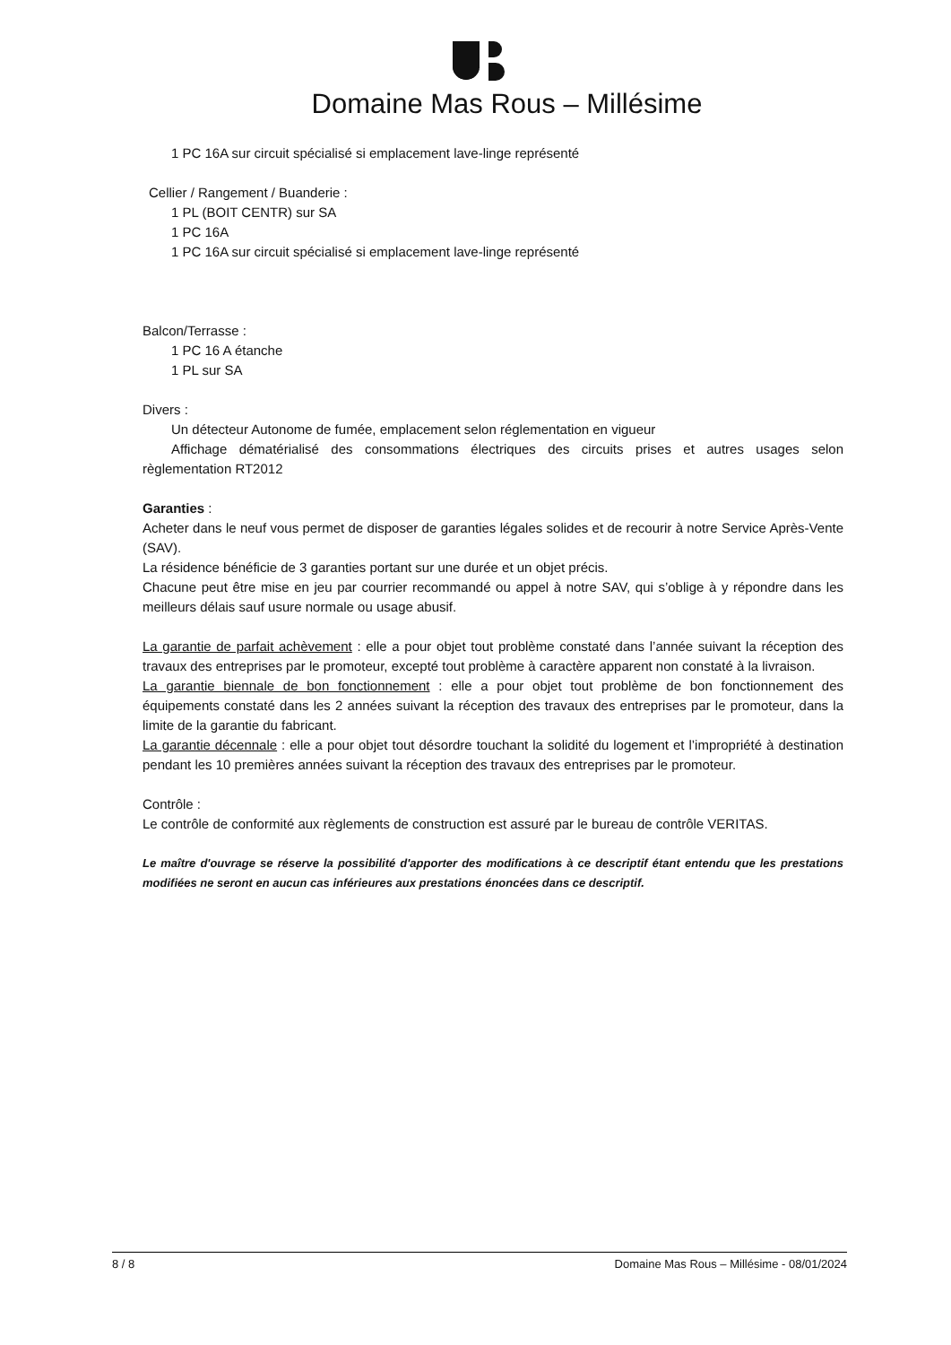Domaine Mas Rous – Millésime
1 PC 16A sur circuit spécialisé si emplacement lave-linge représenté
Cellier / Rangement / Buanderie :
1 PL (BOIT CENTR) sur SA
1 PC 16A
1 PC 16A sur circuit spécialisé si emplacement lave-linge représenté
Balcon/Terrasse :
1 PC 16 A étanche
1 PL sur SA
Divers :
Un détecteur Autonome de fumée, emplacement selon réglementation en vigueur
Affichage dématérialisé des consommations électriques des circuits prises et autres usages selon règlementation RT2012
Garanties :
Acheter dans le neuf vous permet de disposer de garanties légales solides et de recourir à notre Service Après-Vente (SAV).
La résidence bénéficie de 3 garanties portant sur une durée et un objet précis.
Chacune peut être mise en jeu par courrier recommandé ou appel à notre SAV, qui s’oblige à y répondre dans les meilleurs délais sauf usure normale ou usage abusif.
La garantie de parfait achèvement : elle a pour objet tout problème constaté dans l’année suivant la réception des travaux des entreprises par le promoteur, excepté tout problème à caractère apparent non constaté à la livraison.
La garantie biennale de bon fonctionnement : elle a pour objet tout problème de bon fonctionnement des équipements constaté dans les 2 années suivant la réception des travaux des entreprises par le promoteur, dans la limite de la garantie du fabricant.
La garantie décennale : elle a pour objet tout désordre touchant la solidité du logement et l’impropriété à destination pendant les 10 premières années suivant la réception des travaux des entreprises par le promoteur.
Contrôle :
Le contrôle de conformité aux règlements de construction est assuré par le bureau de contrôle VERITAS.
Le maître d'ouvrage se réserve la possibilité d'apporter des modifications à ce descriptif étant entendu que les prestations modifiées ne seront en aucun cas inférieures aux prestations énoncées dans ce descriptif.
8 / 8 Domaine Mas Rous – Millésime - 08/01/2024